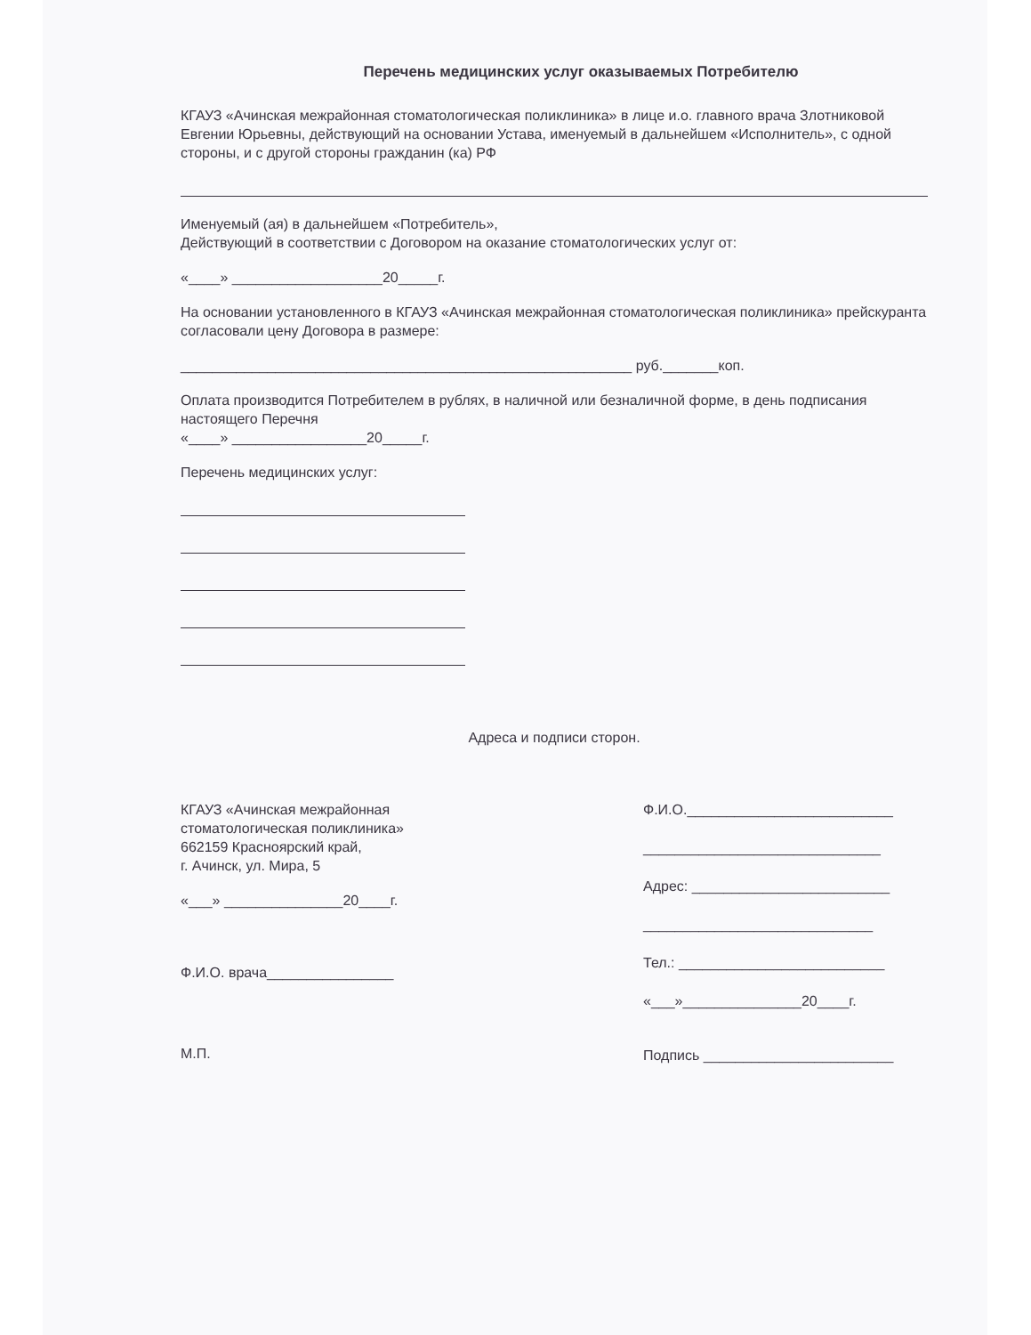Перечень медицинских услуг оказываемых Потребителю
КГАУЗ «Ачинская межрайонная стоматологическая поликлиника» в лице и.о. главного врача Злотниковой Евгении Юрьевны, действующий на основании Устава, именуемый в дальнейшем «Исполнитель», с одной стороны, и с другой стороны гражданин (ка) РФ
Именуемый (ая) в дальнейшем «Потребитель»,
Действующий в соответствии с Договором на оказание стоматологических услуг от:
«____» ___________________20_____г.
На основании установленного в КГАУЗ «Ачинская межрайонная стоматологическая поликлиника» прейскуранта согласовали цену Договора в размере:
_________________________________________________________ руб._______коп.
Оплата производится Потребителем в рублях, в наличной или безналичной форме, в день подписания настоящего Перечня
«____» _________________20_____г.
Перечень медицинских услуг:
Адреса и подписи сторон.
КГАУЗ «Ачинская межрайонная стоматологическая поликлиника»
662159 Красноярский край,
г. Ачинск, ул. Мира, 5
«___» _______________20____г.
Ф.И.О. врача________________
М.П.
Ф.И.О.__________________________
______________________________
Адрес: _________________________
_____________________________
Тел.: __________________________
«___»_______________20____г.
Подпись ________________________